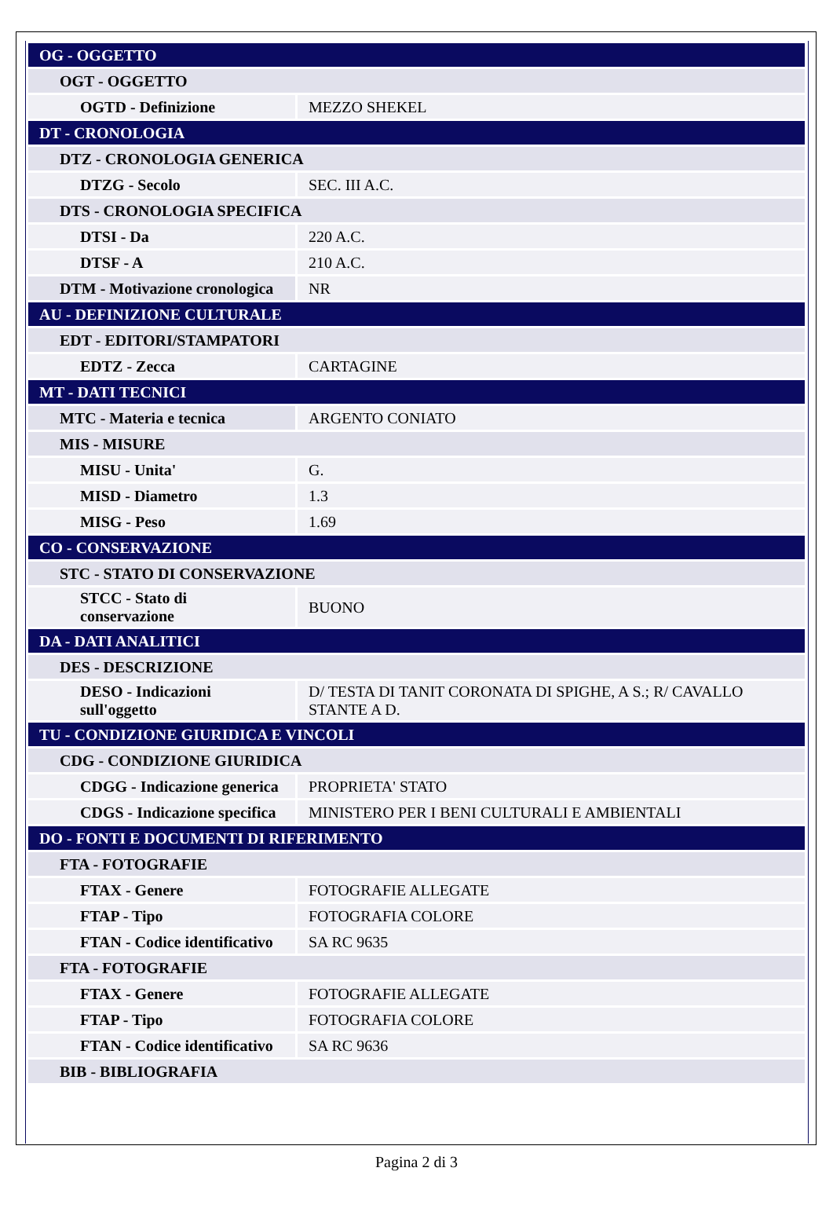| OG - OGGETTO | |
| OGT - OGGETTO | |
| OGTD - Definizione | MEZZO SHEKEL |
| DT - CRONOLOGIA | |
| DTZ - CRONOLOGIA GENERICA | |
| DTZG - Secolo | SEC. III A.C. |
| DTS - CRONOLOGIA SPECIFICA | |
| DTSI - Da | 220 A.C. |
| DTSF - A | 210 A.C. |
| DTM - Motivazione cronologica | NR |
| AU - DEFINIZIONE CULTURALE | |
| EDT - EDITORI/STAMPATORI | |
| EDTZ - Zecca | CARTAGINE |
| MT - DATI TECNICI | |
| MTC - Materia e tecnica | ARGENTO CONIATO |
| MIS - MISURE | |
| MISU - Unita' | G. |
| MISD - Diametro | 1.3 |
| MISG - Peso | 1.69 |
| CO - CONSERVAZIONE | |
| STC - STATO DI CONSERVAZIONE | |
| STCC - Stato di conservazione | BUONO |
| DA - DATI ANALITICI | |
| DES - DESCRIZIONE | |
| DESO - Indicazioni sull'oggetto | D/ TESTA DI TANIT CORONATA DI SPIGHE, A S.; R/ CAVALLO STANTE A D. |
| TU - CONDIZIONE GIURIDICA E VINCOLI | |
| CDG - CONDIZIONE GIURIDICA | |
| CDGG - Indicazione generica | PROPRIETA' STATO |
| CDGS - Indicazione specifica | MINISTERO PER I BENI CULTURALI E AMBIENTALI |
| DO - FONTI E DOCUMENTI DI RIFERIMENTO | |
| FTA - FOTOGRAFIE | |
| FTAX - Genere | FOTOGRAFIE ALLEGATE |
| FTAP - Tipo | FOTOGRAFIA COLORE |
| FTAN - Codice identificativo | SA RC 9635 |
| FTA - FOTOGRAFIE | |
| FTAX - Genere | FOTOGRAFIE ALLEGATE |
| FTAP - Tipo | FOTOGRAFIA COLORE |
| FTAN - Codice identificativo | SA RC 9636 |
| BIB - BIBLIOGRAFIA | |
Pagina 2 di 3